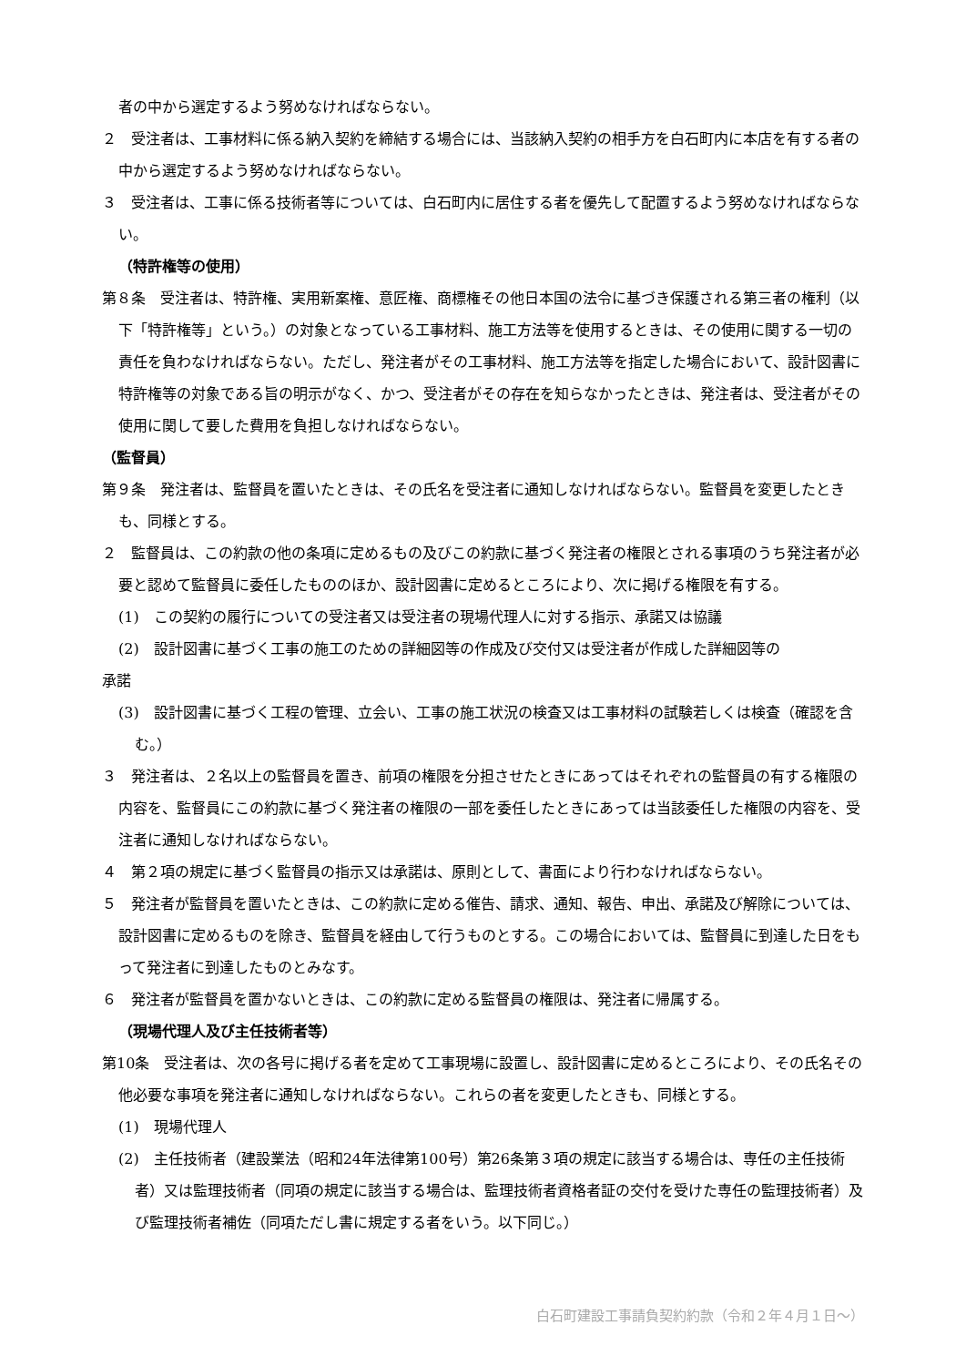者の中から選定するよう努めなければならない。
２　受注者は、工事材料に係る納入契約を締結する場合には、当該納入契約の相手方を白石町内に本店を有する者の中から選定するよう努めなければならない。
３　受注者は、工事に係る技術者等については、白石町内に居住する者を優先して配置するよう努めなければならない。
（特許権等の使用）
第８条　受注者は、特許権、実用新案権、意匠権、商標権その他日本国の法令に基づき保護される第三者の権利（以下「特許権等」という。）の対象となっている工事材料、施工方法等を使用するときは、その使用に関する一切の責任を負わなければならない。ただし、発注者がその工事材料、施工方法等を指定した場合において、設計図書に特許権等の対象である旨の明示がなく、かつ、受注者がその存在を知らなかったときは、発注者は、受注者がその使用に関して要した費用を負担しなければならない。
（監督員）
第９条　発注者は、監督員を置いたときは、その氏名を受注者に通知しなければならない。監督員を変更したときも、同様とする。
２　監督員は、この約款の他の条項に定めるもの及びこの約款に基づく発注者の権限とされる事項のうち発注者が必要と認めて監督員に委任したもののほか、設計図書に定めるところにより、次に掲げる権限を有する。
(1)　この契約の履行についての受注者又は受注者の現場代理人に対する指示、承諾又は協議
(2)　設計図書に基づく工事の施工のための詳細図等の作成及び交付又は受注者が作成した詳細図等の
承諾
(3)　設計図書に基づく工程の管理、立会い、工事の施工状況の検査又は工事材料の試験若しくは検査（確認を含む。）
３　発注者は、２名以上の監督員を置き、前項の権限を分担させたときにあってはそれぞれの監督員の有する権限の内容を、監督員にこの約款に基づく発注者の権限の一部を委任したときにあっては当該委任した権限の内容を、受注者に通知しなければならない。
４　第２項の規定に基づく監督員の指示又は承諾は、原則として、書面により行わなければならない。
５　発注者が監督員を置いたときは、この約款に定める催告、請求、通知、報告、申出、承諾及び解除については、設計図書に定めるものを除き、監督員を経由して行うものとする。この場合においては、監督員に到達した日をもって発注者に到達したものとみなす。
６　発注者が監督員を置かないときは、この約款に定める監督員の権限は、発注者に帰属する。
（現場代理人及び主任技術者等）
第10条　受注者は、次の各号に掲げる者を定めて工事現場に設置し、設計図書に定めるところにより、その氏名その他必要な事項を発注者に通知しなければならない。これらの者を変更したときも、同様とする。
(1)　現場代理人
(2)　主任技術者（建設業法（昭和24年法律第100号）第26条第３項の規定に該当する場合は、専任の主任技術者）又は監理技術者（同項の規定に該当する場合は、監理技術者資格者証の交付を受けた専任の監理技術者）及び監理技術者補佐（同項ただし書に規定する者をいう。以下同じ。）
白石町建設工事請負契約約款（令和２年４月１日～）